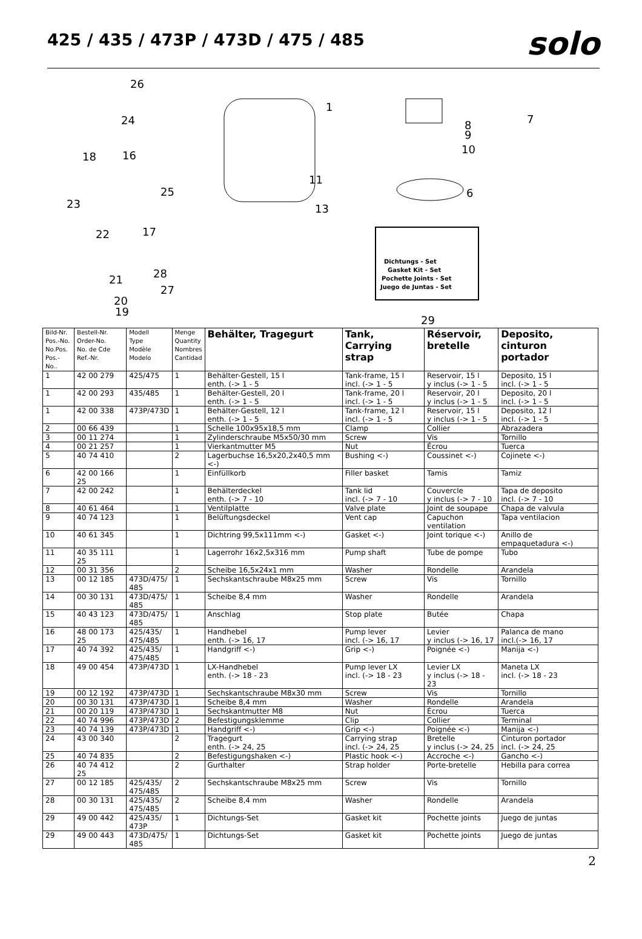425 / 435 / 473P / 473D / 475 / 485
solo
26
1
24
7
8
9
10
18
16
6
23
22
17
25
11
13
28
21
27
20
19
29
Dichtungs - Set
Gasket Kit - Set
Pochette Joints - Set
Juego de Juntas - Set
| Bild-Nr. Pos.-No. No.Pos. Pos.-No.. | Bestell-Nr. Order-No. No. de Cde Ref.-Nr. | Modell Type Modèle Modelo | Menge Quantity Nombres Cantidad | Behälter, Tragegurt | Tank, Carrying strap | Réservoir, bretelle | Deposito, cinturon portador |
| --- | --- | --- | --- | --- | --- | --- | --- |
| 1 | 42 00 279 | 425/475 | 1 | Behälter-Gestell, 15 l enth. (-> 1 - 5 | Tank-frame, 15 l incl. (-> 1 - 5 | Reservoir, 15 l y inclus (-> 1 - 5 | Deposito, 15 l incl. (-> 1 - 5 |
| 1 | 42 00 293 | 435/485 | 1 | Behälter-Gestell, 20 l enth. (-> 1 - 5 | Tank-frame, 20 l incl. (-> 1 - 5 | Reservoir, 20 l y inclus (-> 1 - 5 | Deposito, 20 l incl. (-> 1 - 5 |
| 1 | 42 00 338 | 473P/473D | 1 | Behälter-Gestell, 12 l enth. (-> 1 - 5 | Tank-frame, 12 l incl. (-> 1 - 5 | Reservoir, 15 l y inclus (-> 1 - 5 | Deposito, 12 l incl. (-> 1 - 5 |
| 2 | 00 66 439 | | 1 | Schelle 100x95x18,5 mm | Clamp | Collier | Abrazadera |
| 3 | 00 11 274 | | 1 | Zylinderschraube M5x50/30 mm | Screw | Vis | Tornillo |
| 4 | 00 21 257 | | 1 | Vierkantmutter M5 | Nut | Écrou | Tuerca |
| 5 | 40 74 410 | | 2 | Lagerbuchse 16,5x20,2x40,5 mm <-) | Bushing <-) | Coussinet <-) | Cojinete <-) |
| 6 | 42 00 166 25 | | 1 | Einfüllkorb | Filler basket | Tamis | Tamiz |
| 7 | 42 00 242 | | 1 | Behälterdeckel enth. (-> 7 - 10 | Tank lid incl. (-> 7 - 10 | Couvercle y inclus (-> 7 - 10 | Tapa de deposito incl. (-> 7 - 10 |
| 8 | 40 61 464 | | 1 | Ventilplatte | Valve plate | Joint de soupape | Chapa de valvula |
| 9 | 40 74 123 | | 1 | Belüftungsdeckel | Vent cap | Capuchon ventilation | Tapa ventilacion |
| 10 | 40 61 345 | | 1 | Dichtring 99,5x111mm <-) | Gasket <-) | Joint torique <-) | Anillo de empaquetadura <-) |
| 11 | 40 35 111 25 | | 1 | Lagerrohr 16x2,5x316 mm | Pump shaft | Tube de pompe | Tubo |
| 12 | 00 31 356 | | 2 | Scheibe 16,5x24x1 mm | Washer | Rondelle | Arandela |
| 13 | 00 12 185 | 473D/475/ 485 | 1 | Sechskantschraube M8x25 mm | Screw | Vis | Tornillo |
| 14 | 00 30 131 | 473D/475/ 485 | 1 | Scheibe 8,4 mm | Washer | Rondelle | Arandela |
| 15 | 40 43 123 | 473D/475/ 485 | 1 | Anschlag | Stop plate | Butée | Chapa |
| 16 | 48 00 173 25 | 425/435/ 475/485 | 1 | Handhebel enth. (-> 16, 17 | Pump lever incl. (-> 16, 17 | Levier y inclus (-> 16, 17 | Palanca de mano incl.(-> 16, 17 |
| 17 | 40 74 392 | 425/435/ 475/485 | 1 | Handgriff <-) | Grip <-) | Poignée <-) | Manija <-) |
| 18 | 49 00 454 | 473P/473D | 1 | LX-Handhebel enth. (-> 18 - 23 | Pump lever LX incl. (-> 18 - 23 | Levier LX y inclus (-> 18 - 23 | Maneta LX incl. (-> 18 - 23 |
| 19 | 00 12 192 | 473P/473D | 1 | Sechskantschraube M8x30 mm | Screw | Vis | Tornillo |
| 20 | 00 30 131 | 473P/473D | 1 | Scheibe 8,4 mm | Washer | Rondelle | Arandela |
| 21 | 00 20 119 | 473P/473D | 1 | Sechskantmutter M8 | Nut | Écrou | Tuerca |
| 22 | 40 74 996 | 473P/473D | 2 | Befestigungsklemme | Clip | Collier | Terminal |
| 23 | 40 74 139 | 473P/473D | 1 | Handgriff <-) | Grip <-) | Poignée <-) | Manija <-) |
| 24 | 43 00 340 | | 2 | Tragegurt enth. (-> 24, 25 | Carrying strap incl. (-> 24, 25 | Bretelle y inclus (-> 24, 25 | Cinturon portador incl. (-> 24, 25 |
| 25 | 40 74 835 | | 2 | Befestigungshaken <-) | Plastic hook <-) | Accroche <-) | Gancho <-) |
| 26 | 40 74 412 25 | | 2 | Gurthalter | Strap holder | Porte-bretelle | Hebilla para correa |
| 27 | 00 12 185 | 425/435/ 475/485 | 2 | Sechskantschraube M8x25 mm | Screw | Vis | Tornillo |
| 28 | 00 30 131 | 425/435/ 475/485 | 2 | Scheibe 8,4 mm | Washer | Rondelle | Arandela |
| 29 | 49 00 442 | 425/435/ 473P | 1 | Dichtungs-Set | Gasket kit | Pochette joints | Juego de juntas |
| 29 | 49 00 443 | 473D/475/ 485 | 1 | Dichtungs-Set | Gasket kit | Pochette joints | Juego de juntas |
2